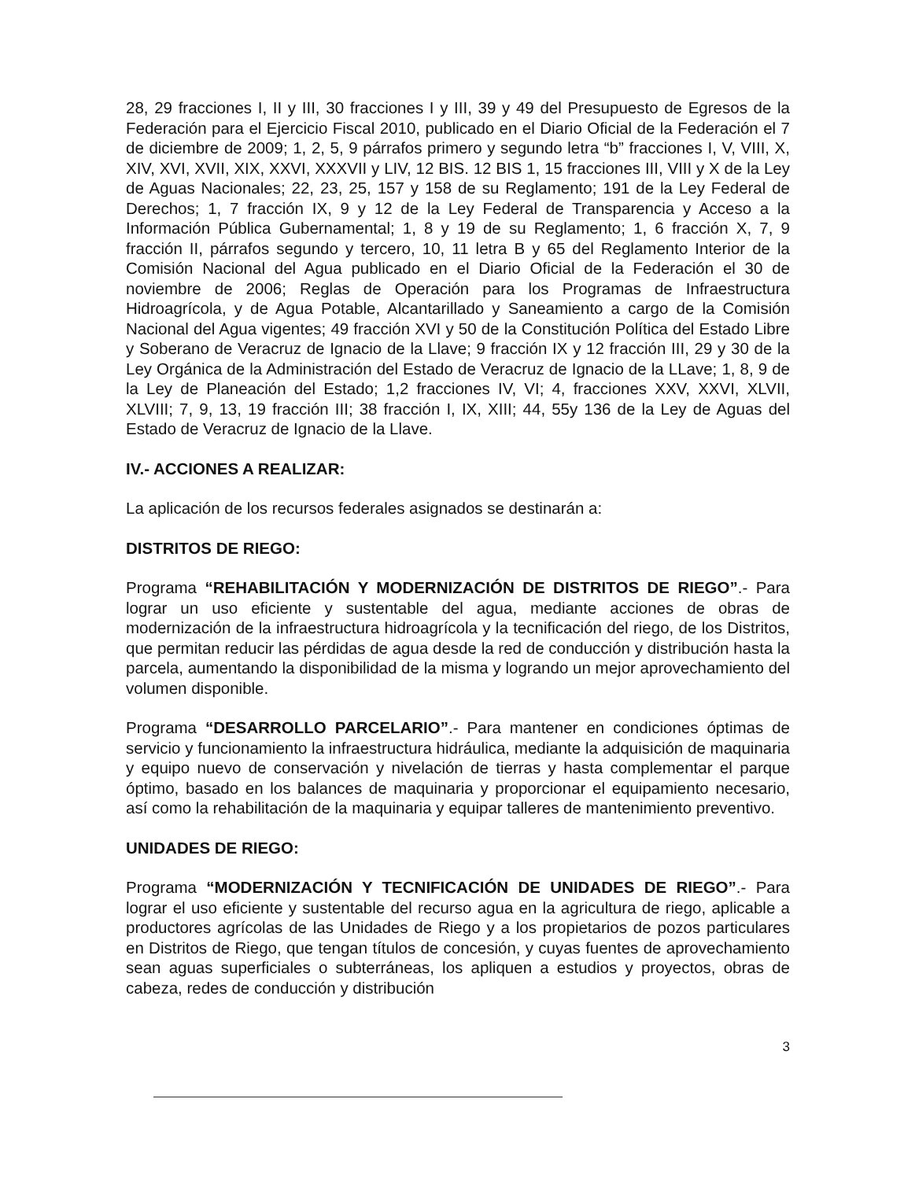28, 29 fracciones I, II y III, 30 fracciones I y III, 39 y 49 del Presupuesto de Egresos de la Federación para el Ejercicio Fiscal 2010, publicado en el Diario Oficial de la Federación el 7 de diciembre de 2009; 1, 2, 5, 9 párrafos primero y segundo letra “b” fracciones I, V, VIII, X, XIV, XVI, XVII, XIX, XXVI, XXXVII y LIV, 12 BIS. 12 BIS 1, 15 fracciones III, VIII y X de la Ley de Aguas Nacionales; 22, 23, 25, 157 y 158 de su Reglamento; 191 de la Ley Federal de Derechos; 1, 7 fracción IX, 9 y 12 de la Ley Federal de Transparencia y Acceso a la Información Pública Gubernamental; 1, 8 y 19 de su Reglamento; 1, 6 fracción X, 7, 9 fracción II, párrafos segundo y tercero, 10, 11 letra B y 65 del Reglamento Interior de la Comisión Nacional del Agua publicado en el Diario Oficial de la Federación el 30 de noviembre de 2006; Reglas de Operación para los Programas de Infraestructura Hidroagrícola, y de Agua Potable, Alcantarillado y Saneamiento a cargo de la Comisión Nacional del Agua vigentes; 49 fracción XVI y 50 de la Constitución Política del Estado Libre y Soberano de Veracruz de Ignacio de la Llave; 9 fracción IX y 12 fracción III, 29 y 30 de la Ley Orgánica de la Administración del Estado de Veracruz de Ignacio de la LLave; 1, 8, 9 de la Ley de Planeación del Estado; 1,2 fracciones IV, VI; 4, fracciones XXV, XXVI, XLVII, XLVIII; 7, 9, 13, 19 fracción III; 38 fracción I, IX, XIII; 44, 55y 136 de la Ley de Aguas del Estado de Veracruz de Ignacio de la Llave.
IV.- ACCIONES A REALIZAR:
La aplicación de los recursos federales asignados se destinarán a:
DISTRITOS DE RIEGO:
Programa “REHABILITACIÓN Y MODERNIZACIÓN DE DISTRITOS DE RIEGO”.- Para lograr un uso eficiente y sustentable del agua, mediante acciones de obras de modernización de la infraestructura hidroagrícola y la tecnificación del riego, de los Distritos, que permitan reducir las pérdidas de agua desde la red de conducción y distribución hasta la parcela, aumentando la disponibilidad de la misma y logrando un mejor aprovechamiento del volumen disponible.
Programa “DESARROLLO PARCELARIO”.- Para mantener en condiciones óptimas de servicio y funcionamiento la infraestructura hidráulica, mediante la adquisición de maquinaria y equipo nuevo de conservación y nivelación de tierras y hasta complementar el parque óptimo, basado en los balances de maquinaria y proporcionar el equipamiento necesario, así como la rehabilitación de la maquinaria y equipar talleres de mantenimiento preventivo.
UNIDADES DE RIEGO:
Programa “MODERNIZACIÓN Y TECNIFICACIÓN DE UNIDADES DE RIEGO”.- Para lograr el uso eficiente y sustentable del recurso agua en la agricultura de riego, aplicable a productores agrícolas de las Unidades de Riego y a los propietarios de pozos particulares en Distritos de Riego, que tengan títulos de concesión, y cuyas fuentes de aprovechamiento sean aguas superficiales o subterráneas, los apliquen a estudios y proyectos, obras de cabeza, redes de conducción y distribución
3